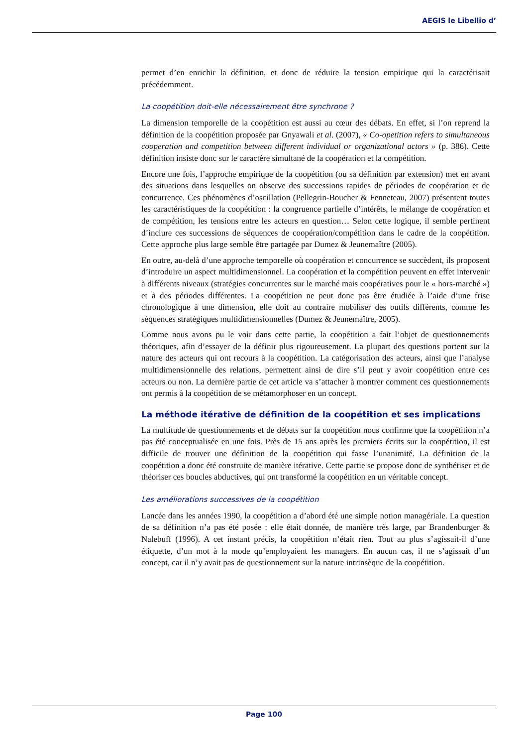AEGIS le Libellio d’
permet d’en enrichir la définition, et donc de réduire la tension empirique qui la caractérisait précédemment.
La coopétition doit-elle nécessairement être synchrone ?
La dimension temporelle de la coopétition est aussi au cœur des débats. En effet, si l’on reprend la définition de la coopétition proposée par Gnyawali et al. (2007), « Co-opetition refers to simultaneous cooperation and competition between different individual or organizational actors » (p. 386). Cette définition insiste donc sur le caractère simultané de la coopération et la compétition.
Encore une fois, l’approche empirique de la coopétition (ou sa définition par extension) met en avant des situations dans lesquelles on observe des successions rapides de périodes de coopération et de concurrence. Ces phénomènes d’oscillation (Pellegrin-Boucher & Fenneteau, 2007) présentent toutes les caractéristiques de la coopétition : la congruence partielle d’intérêts, le mélange de coopération et de compétition, les tensions entre les acteurs en question… Selon cette logique, il semble pertinent d’inclure ces successions de séquences de coopération/compétition dans le cadre de la coopétition. Cette approche plus large semble être partagée par Dumez & Jeunemaître (2005).
En outre, au-delà d’une approche temporelle où coopération et concurrence se succèdent, ils proposent d’introduire un aspect multidimensionnel. La coopération et la compétition peuvent en effet intervenir à différents niveaux (stratégies concurrentes sur le marché mais coopératives pour le « hors-marché ») et à des périodes différentes. La coopétition ne peut donc pas être étudiée à l’aide d’une frise chronologique à une dimension, elle doit au contraire mobiliser des outils différents, comme les séquences stratégiques multidimensionnelles (Dumez & Jeunemaître, 2005).
Comme nous avons pu le voir dans cette partie, la coopétition a fait l’objet de questionnements théoriques, afin d’essayer de la définir plus rigoureusement. La plupart des questions portent sur la nature des acteurs qui ont recours à la coopétition. La catégorisation des acteurs, ainsi que l’analyse multidimensionnelle des relations, permettent ainsi de dire s’il peut y avoir coopétition entre ces acteurs ou non. La dernière partie de cet article va s’attacher à montrer comment ces questionnements ont permis à la coopétition de se métamorphoser en un concept.
La méthode itérative de définition de la coopétition et ses implications
La multitude de questionnements et de débats sur la coopétition nous confirme que la coopétition n’a pas été conceptualisée en une fois. Près de 15 ans après les premiers écrits sur la coopétition, il est difficile de trouver une définition de la coopétition qui fasse l’unanimité. La définition de la coopétition a donc été construite de manière itérative. Cette partie se propose donc de synthétiser et de théoriser ces boucles abductives, qui ont transformé la coopétition en un véritable concept.
Les améliorations successives de la coopétition
Lancée dans les années 1990, la coopétition a d’abord été une simple notion managériale. La question de sa définition n’a pas été posée : elle était donnée, de manière très large, par Brandenburger & Nalebuff (1996). A cet instant précis, la coopétition n’était rien. Tout au plus s’agissait-il d’une étiquette, d’un mot à la mode qu’employaient les managers. En aucun cas, il ne s’agissait d’un concept, car il n’y avait pas de questionnement sur la nature intrinsèque de la coopétition.
Page 100